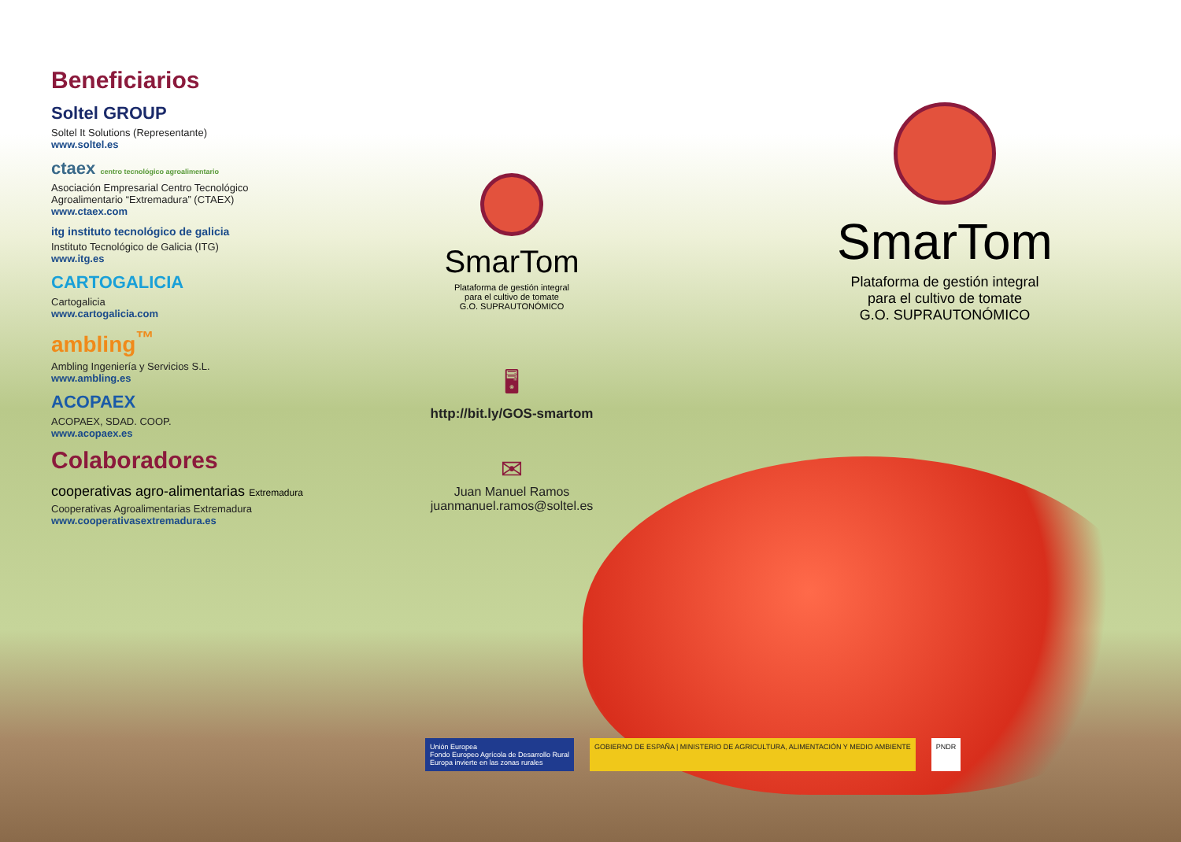Beneficiarios
Soltel GROUP
Soltel It Solutions (Representante)
www.soltel.es
ctaex centro tecnológico agroalimentario
Asociación Empresarial Centro Tecnológico Agroalimentario “Extremadura” (CTAEX)
www.ctaex.com
itg instituto tecnológico de galicia
Instituto Tecnológico de Galicia (ITG)
www.itg.es
CARTOGALICIA
Cartogalicia
www.cartogalicia.com
ambling<sup>™</sup>
Ambling Ingeniería y Servicios S.L.
www.ambling.es
ACOPAEX
ACOPAEX, SDAD. COOP.
www.acopaex.es
Colaboradores
cooperativas agro-alimentarias Extremadura
Cooperativas Agroalimentarias Extremadura
www.cooperativasextremadura.es
SmarTom
Plataforma de gestión integral
para el cultivo de tomate
G.O. SUPRAUTONÓMICO
🖥
http://bit.ly/GOS-smartom
✉
Juan Manuel Ramos
juanmanuel.ramos@soltel.es
SmarTom
Plataforma de gestión integral
para el cultivo de tomate
G.O. SUPRAUTONÓMICO
Unión Europea
Fondo Europeo Agrícola de Desarrollo Rural
Europa invierte en las zonas rurales
GOBIERNO DE ESPAÑA | MINISTERIO DE AGRICULTURA, ALIMENTACIÓN Y MEDIO AMBIENTE
PNDR